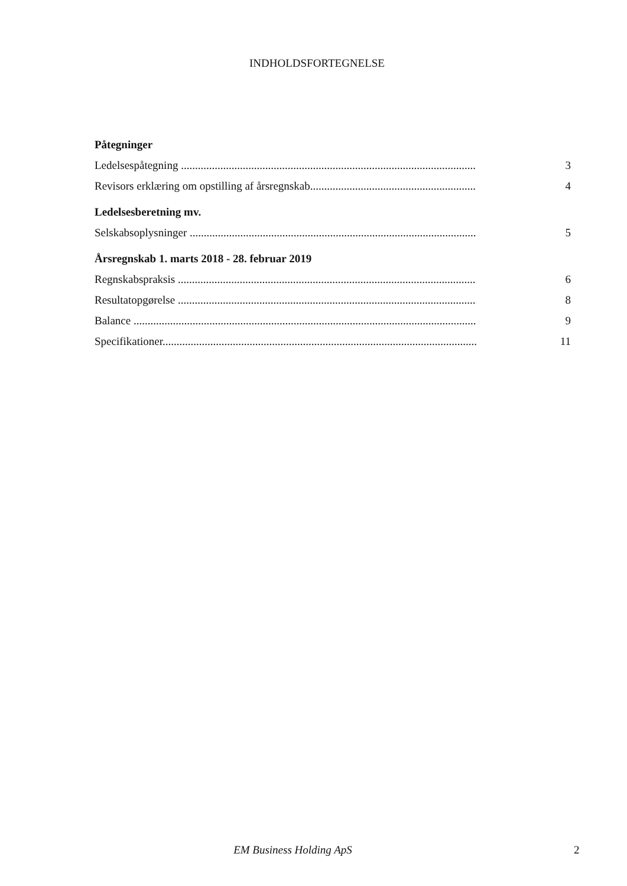INDHOLDSFORTEGNELSE
Påtegninger
Ledelsespåtegning .................................................................................................................. 3
Revisors erklæring om opstilling af årsregnskab.............................................................. 4
Ledelsesberetning mv.
Selskabsoplysninger .............................................................................................................. 5
Årsregnskab 1. marts 2018 - 28. februar 2019
Regnskabspraksis ................................................................................................................... 6
Resultatopgørelse .................................................................................................................. 8
Balance ......................................................................................................................................... 9
Specifikationer.......................................................................................................................... 11
EM Business Holding ApS 2